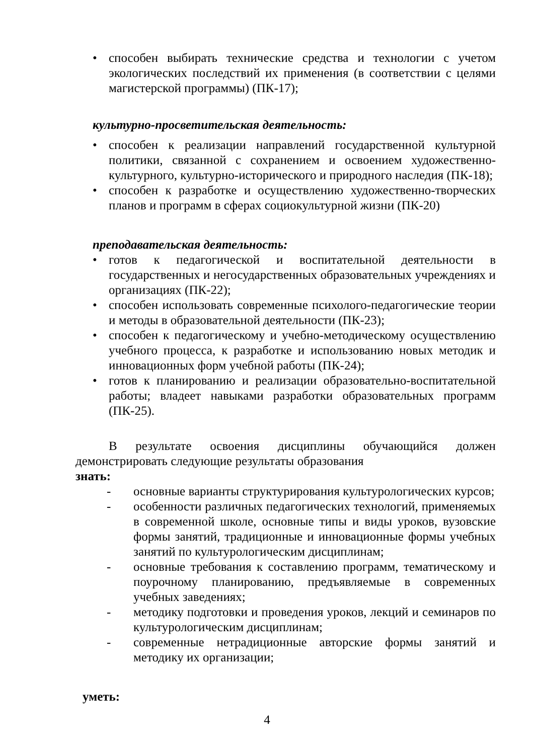• способен выбирать технические средства и технологии с учетом экологических последствий их применения (в соответствии с целями магистерской программы) (ПК-17);
культурно-просветительская деятельность:
• способен к реализации направлений государственной культурной политики, связанной с сохранением и освоением художественно-культурного, культурно-исторического и природного наследия (ПК-18);
• способен к разработке и осуществлению художественно-творческих планов и программ в сферах социокультурной жизни (ПК-20)
преподавательская деятельность:
• готов к педагогической и воспитательной деятельности в государственных и негосударственных образовательных учреждениях и организациях (ПК-22);
• способен использовать современные психолого-педагогические теории и методы в образовательной деятельности (ПК-23);
• способен к педагогическому и учебно-методическому осуществлению учебного процесса, к разработке и использованию новых методик и инновационных форм учебной работы (ПК-24);
• готов к планированию и реализации образовательно-воспитательной работы; владеет навыками разработки образовательных программ (ПК-25).
В результате освоения дисциплины обучающийся должен демонстрировать следующие результаты образования
знать:
- основные варианты структурирования культурологических курсов;
- особенности различных педагогических технологий, применяемых в современной школе, основные типы и виды уроков, вузовские формы занятий, традиционные и инновационные формы учебных занятий по культурологическим дисциплинам;
- основные требования к составлению программ, тематическому и поурочному планированию, предъявляемые в современных учебных заведениях;
- методику подготовки и проведения уроков, лекций и семинаров по культурологическим дисциплинам;
- современные нетрадиционные авторские формы занятий и методику их организации;
уметь:
4